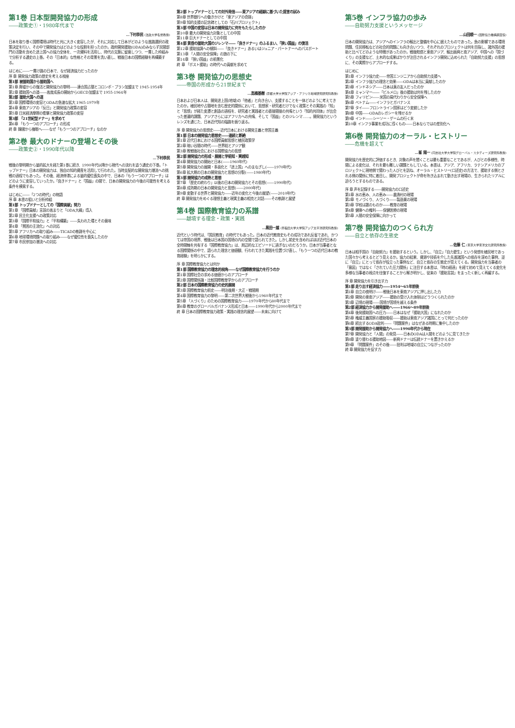第1巻 日本型開発協力の形成
――政策史①・1980年代まで
…下村恭民 (法政大学名誉教授)
日本を取り巻く国際環境は時代と共に大きく変容したが、それに対応して日本がどのような進路選択の政策決定を行い、その中で開発協力はどのような役割を担ったのか。政府開発援助(ODA)のみならず民間部門の活動を含めた途上国への協力全体を、一次資料を活用し、時代の文脈に留意しつつ、一貫した枠組みで分析する通史の上巻。その「日本的」な性格とその背景を洗い直し、戦後日本の国際経験を再構築する。
はじめに――一貫け路の日本で、なぜ経済協力だったのか
序 章 開発協力政策の歴史を考える視座
第1部 被援助国から援助国へ
第1章 廃墟からの復活と開発協力の黎明――連合国占領とコロンボ・プラン加盟まで 1945-1954年
第2章 援助国への道――高度成長の開始からOECD加盟まで 1955-1964年
第2部 援助大国への道
第3章 国際環境の変容とODAの急速な拡大 1965-1979年
第4章 東南アジアの「反日」と開発協力政策の変容
第5章 日米経済摩擦の衝撃と開発協力政策の変容
第3部 「21世紀型ドナー」を求めて
第6章 「もう一つのアプローチ」の形成
終 章 韓國から複眼へ――なぜ「もう一つのアプローチ」なのか
第2巻 最大のドナーの登場とその後
――政策史②・1990年代以降
…下村恭民
戦後の黎明期から量的拡大を経た第1巻に続き、1990年代以降から現代への流れを追う通史の下巻。「トップドナー」日本の開発協力は、独自の知的資産を活用して行われた。当時支配的な開発協力潮流への挑戦の過程でもあった。その後、経済停滞による量的優位喪失の中で、日本の「もう一つのアプローチ」はどのように変容していったか。「良きドナー」と「国益」の間で、日本の開発協力の今後の可能性を考える条件を模索する。
はじめに――「2つの時代」の物語
序 章 本書の狙いと分析枠組
第1部 トップドナーとしての「国際貢献」努力
第1章 「国際貢献」言説の高まりと「ODA大綱」導入
第2章 民主化支援への政策対応
第3章 「国際平和協力」と「平和構築」――失われた環とその意味
第4章 「貧困の主流化」への対応
第5章 アフリカへの取り組み――TICADの軌跡を中心に
第6章 地球環境問題への取り組み――なぜ優位性を喪失したのか
第7章 市民参加の潮流への対応
第2部 トップドナーとしての対外発信――東アジアの経験に基づいた提言の試み
第8章 世界銀行への働きかけと「東アジアの奇跡」
第9章 知的支援の記念碑としての「石川プロジェクト」
第3部 中国の変容は日本の開発協力に何をもたらしたのか
第10章 最大の開発協力対象としての中国
第11章 巨大ドナーとしての中国
第4部 黄昏の援助大国のジレンマ――「良きドナー」のふるまい、「狭い国益」の復活
第12章 援助協調への傾斜――「良きドナー」あるいはジュニア・パートナーへのパスポート
第13章 「人間の安全保障」の旗の下に
第14章 「狭い国益」の前景化
終 章 「ポスト援助」の時代への貢献を求めて
第3巻 開発協力の思想史
――帝国の形成から21世紀まで
…高橋基樹 (京都大学大学院アジア・アフリカ地域研究研究科教授)
日本および日本人は、開発途上国(地域)の「他者」と向き合い、支援することを一体どのように考えてきたのか。植民地や占領地を含む歴史的関係において、思想家・研究者だけでなく政策とその実践の「知」と「思想」が経た変遷と創造の過程を、研究者と実践者との直接間接の共鳴という「知的共同体」が出会った普遍的課題、アジアさらにはアフリカへの共鳴、そして「国益」とのジレンマ……。開発協力というレンズを通じた、日本近代知の隘路を振り返る。
序 章 開発協力の思想史――近代日本における開発主義と帝国主義
第1部 日本の開発協力思想史――連続と断絶
第1章 近代日本における国際貢献思想と植民政策学
第2章 暗い谷間の時代――世界総とアジア観
第3章 敗戦後社会における国際協力の思想
第2部 開発協力の形成・展開と学術知・実践知
第4章 開発協力の開始と日本(――1960年代)
第5章 開発協力の展開・多面化と「途上国」へのまなざし(――1970年代)
第6章 拡大期の日本の開発協力と思想の分裂(――1980年代)
第3部 開発協力の成熟と思想
第7章 「歴史の終わり」以後の日本の開発協力とその思想(――1990年代)
第8章 成熟期の日本の開発協力と思想(――2000年代)
第9章 変動する世界と開発協力――近年の変化と今後の展望(――2010年代)
終 章 開発協力をめぐる理想主義と現実主義の相克と対話――その軌跡と展望
第4巻 国際教育協力の系譜
――越境する理念・政策・実践
…黒田一雄 (早稲田大学大学院アジア太平洋研究科教授)
近代という時代は、「国民教育」の時代でもあった。日本の近代教育史もその成功であれ反省であれ、かつては帝国の境界、戦後は日本国の国境の内の空間で語られてきた。しかし前史を含めればほぼ近代日本の全時間軸を共有する「国際教育協力」は、周辺的なエピソードに過ぎないのだろうか。日本が当事者となる国際関係の中で、語られた理念と価値観、行われてきた実践を位置づけ直し、「もう一つの近代日本の教育経験」を明らかにする。
序 章 国際教育協力とは何か
第1部 国際教育協力の理念的視角――なぜ国際教育協力を行うのか
第1章 国際社会の求める価値からのアプローチ
第2章 国際関係論・比較国際教育学からのアプローチ
第2部 日本の国際教育協力の史的展開
第3章 国際教育協力前史――明治後期・大正・戦間期
第4章 国際教育協力の黎明――第二次世界大戦後から1960年代まで
第5章 「人づくり」のための国際教育協力――1970年代から80年代まで
第6章 教育のグローバルガバナンス形成と日本――1990年代から2000年代まで
終 章 日本の国際教育協力政策・実践の理念的展望――未来に向けて
第5巻 インフラ協力の歩み
――自助努力支援というメッセージ
…山田順一 (国際協力機構調査役)
日本の開発協力は、アジアへのインフラの輸出と整備を中心に据えたものであった。負の影響である環境問題、住民移転などの社会的問題にも向き合いつつ、それぞれのプロジェクトは何を目指し、諸外国の援助と比べてどのような特徴があったのか。戦後賠償と東南アジア、輸出振興と南アジア、中国への「国づくり」の支援など、土木的な成果ばかりが注目されるインフラ開発に込められた「自助努力支援」の思想に、その実際からアプローチする。
はじめに
第1章 インフラ協力史――帝国エンジニアから自助努力支援へ
第2章 インフラ協力の理念と効果――ODAは本当に貢献したのか
第3章 インドネシア――日本は真の友人だったのか
第4章 ミャンマー――「ビルメロ」後の援助は何を残したのか
第5章 フィリピン――米国の肩代わりから安全保障へ
第6章 ベトナム――インフラとガバナンス
第7章 タイ――フロントライン国家はどう変貌したか
第8章 中国――ODAのレガシーを残せるか
第9章 インド――シーソー・ゲームの行く末
第10章 インフラ事業を成功に導くもの――日本ならではの差別化へ
第6巻 開発協力のオーラル・ヒストリー
――危機を超えて
…峯 陽一 (同志社大学大学院グローバル・スタディーズ研究科教授)
開発協力を歴史的に評価するとき、対象の声を聞くことは最も重要なことであるが、人びとの多様性、時間による変化は、それを最も難しい課題ともしている。本書は、アジア、アフリカ、ラテンアメリカのプロジェクトに現地側で関わった人びとを訪ね、オーラル・ヒストリー(口述史)の方法で、援助する側とされる側の関係に特に着目し、開発プロジェクトが命を吹き込まれて動き出す現場の、生きられたリアルに迫ろうとするものである。
序 章 声を記録する――開発協力の口述史
第1章 水の恵み、人の恵み――農漁村の現場
第2章 モノづくり、人づくり――製造業の現場
第3章 学校は誰のものか――教育の現場
第4章 健康への権利――保健医療の現場
第5章 人間の安全保障に向かって
第7巻 開発協力のつくられ方
――自立と依存の生態史
…佐藤 仁 (東京大学東洋文化研究所教授)
日本は相手国の「自助努力」を援助するという。しかし、「自立」「自力更生」という発想を植民地であった国々から考えるとどう見えるか。協力の結果、資源や技術を介した先進諸国への依存を深めた事例、逆に「自立」にとって依存が役立った事例など、自立と依存の生態史が見えてくる。開発協力を当事者の「意図」ではなく「されていた圧力関係」に注目する本書は、「時の経過」を経て初めて見えてくる変化を多様な当事者の視点を往復することから解き明かし、従来の「援助言説」をまったく新しく再編する。
序 章 開発協力を引き出す力
第1部 走り出す経済協力――1954〜65年前後
第1章 自立の夜明け――戦後日本を東南アジアに押し出した力
第2章 開発の東南アジア――援助の受け入れ体制はどうつくられたのか
第3章 辺境の現場――国境が国境を越える条件
第2部 経済協力から開発援助へ――1966〜89年前後
第4章 後発援助国への圧力――日本はなぜ「援助大国」になれたのか
第5章 権威主義国家の援助吸収――援助は東南アジア諸国にとって何だったのか
第6章 続出するODA批判――「問題案件」はなぜある時期に集中したのか
第3部 開発援助から開発協力へ――1990年代から現在
第7章 開発協力と「人間」の発見――日本のODAは人間をどのように見てきたか
第8章 塗り替わる援助地図――新興ドナーは伝統ドナーを置きかえるか
第9章 「問題案件」のその後――批判は地域の自立につながったのか
終 章 開発協力を促す力